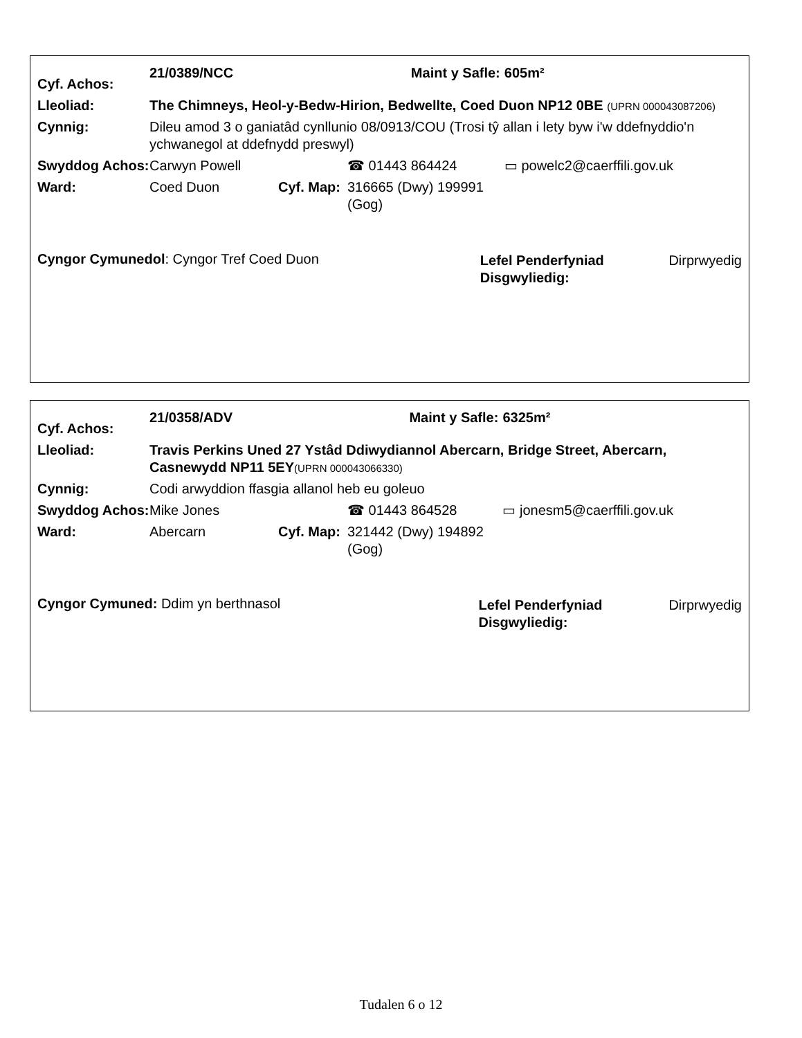| Cyf. Achos: | 21/0389/NCC | | | Maint y Safle: | 605m² |
| Lleoliad: | The Chimneys, Heol-y-Bedw-Hirion, Bedwellte, Coed Duon NP12 0BE (UPRN 000043087206) | | | | |
| Cynnig: | Dileu amod 3 o ganiatâd cynllunio 08/0913/COU (Trosi tŷ allan i lety byw i'w ddefnyddio'n ychwanegol at ddefnydd preswyl) | | | | |
| Swyddog Achos: | Carwyn Powell | | ☎ 01443 864424 | | ▭ powelc2@caerffili.gov.uk |
| Ward: | Coed Duon | Cyf. Map: | 316665 (Dwy) 199991 (Gog) | | |
| Cyngor Cymunedol : Cyngor Tref Coed Duon | | | | / Lefel Penderfyniad Disgwyliedig: / Dirprwyedig / | |
| Cyf. Achos: | 21/0358/ADV | | | Maint y Safle: | 6325m² |
| Lleoliad: | Travis Perkins Uned 27 Ystâd Ddiwydiannol Abercarn, Bridge Street, Abercarn, Casnewydd NP11 5EY (UPRN 000043066330) | | | | |
| Cynnig: | Codi arwyddion ffasgia allanol heb eu goleuo | | | | |
| Swyddog Achos: | Mike Jones | | ☎ 01443 864528 | | ▭ jonesm5@caerffili.gov.uk |
| Ward: | Abercarn | Cyf. Map: | 321442 (Dwy) 194892 (Gog) | | |
| Cyngor Cymuned: Ddim yn berthnasol | | | | / Lefel Penderfyniad Disgwyliedig: / Dirprwyedig / | |
Tudalen 6 o 12